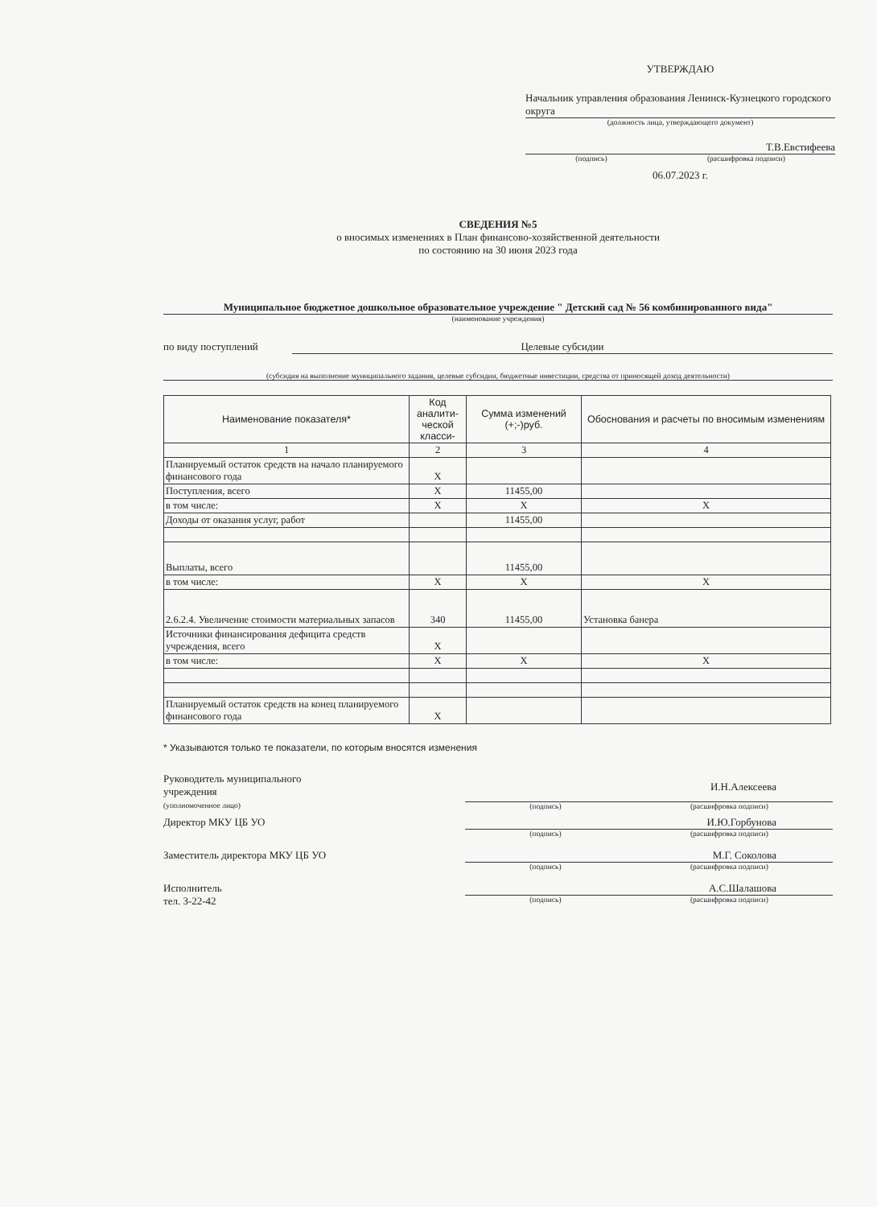УТВЕРЖДАЮ
Начальник управления образования Ленинск-Кузнецкого городского округа
(должность лица, утверждающего документ)
Т.В.Евстифеева
(подпись) (расшифровка подписи)
06.07.2023 г.
СВЕДЕНИЯ №5
о вносимых изменениях в План финансово-хозяйственной деятельности
по состоянию на 30 июня 2023 года
Муниципальное бюджетное дошкольное образовательное учреждение " Детский сад № 56 комбинированного вида"
(наименование учреждения)
по виду поступлений Целевые субсидии
(субсидия на выполнение муниципального задания, целевые субсидии, бюджетные инвестиции, средства от приносящей доход деятельности)
| Наименование показателя* | Код аналити-ческой класси- | Сумма изменений (+;-)руб. | Обоснования и расчеты по вносимым изменениям |
| --- | --- | --- | --- |
| 1 | 2 | 3 | 4 |
| Планируемый остаток средств на начало планируемого финансового года | X | | |
| Поступления, всего | X | 11455,00 | |
| в том числе: | X | X | X |
| Доходы от оказания услуг, работ | | 11455,00 | |
| Выплаты, всего | | 11455,00 | |
| в том числе: | X | X | X |
| 2.6.2.4. Увеличение стоимости материальных запасов | 340 | 11455,00 | Установка банера |
| Источники финансирования дефицита средств учреждения, всего | X | | |
| в том числе: | X | X | X |
| Планируемый остаток средств на конец планируемого финансового года | X | | |
* Указываются только те показатели, по которым вносятся изменения
Руководитель муниципального
учреждения
(уполномоченное лицо)
И.Н.Алексеева
(подпись) (расшифровка подписи)
Директор МКУ ЦБ УО И.Ю.Горбунова
(подпись) (расшифровка подписи)
Заместитель директора МКУ ЦБ УО М.Г. Соколова
(подпись) (расшифровка подписи)
Исполнитель
тел. 3-22-42
А.С.Шалашова
(подпись) (расшифровка подписи)